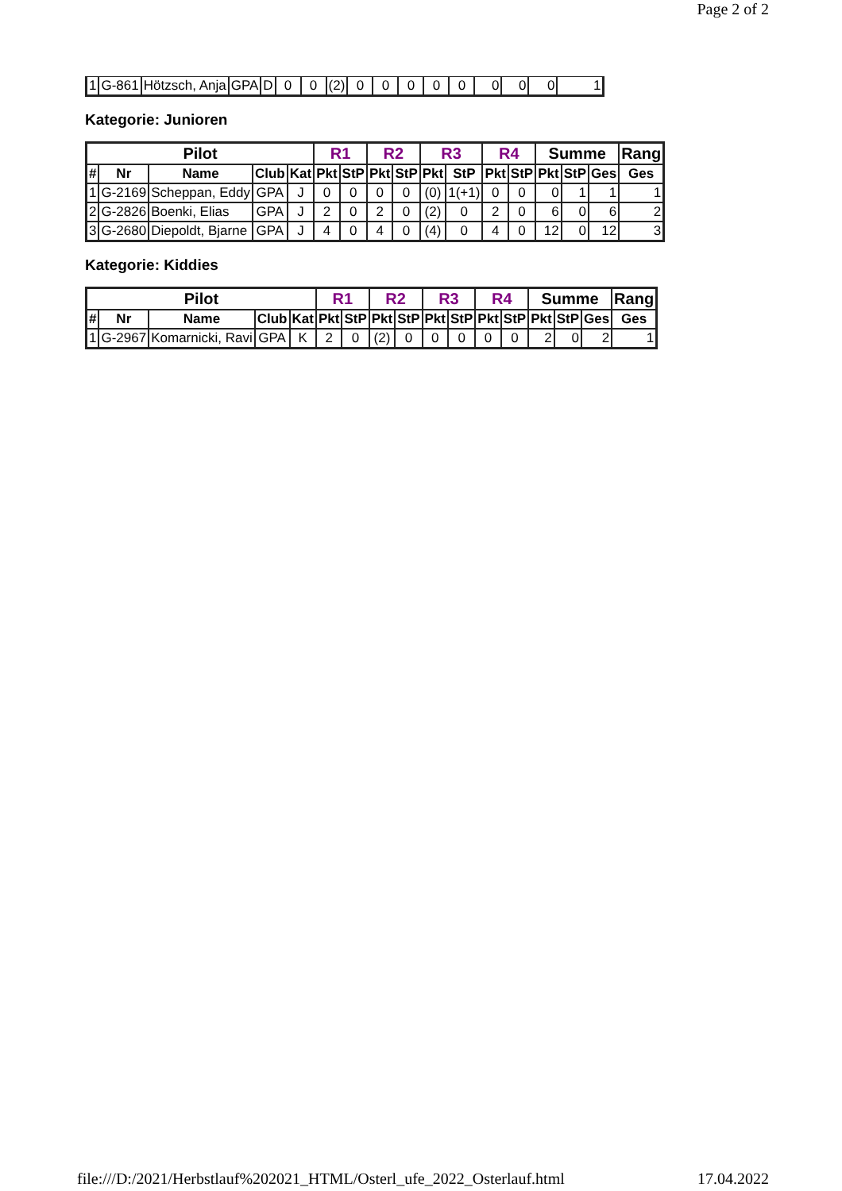Page 2 of 2
| 1 | G-861 | Hötzsch, Anja | GPA | D | 0 | 0 | (2) | 0 | 0 | 0 | 0 | 0 | 0 | 0 | 0 | 1 |
Kategorie: Junioren
| Pilot | | | | | R1 | | R2 | | R3 | | R4 | | Summe | | | Rang |
| --- | --- | --- | --- | --- | --- | --- | --- | --- | --- | --- | --- | --- | --- | --- | --- | --- |
| # | Nr | Name | Club | Kat | Pkt | StP | Pkt | StP | Pkt | StP | Pkt | StP | Pkt | StP | Ges | Ges |
| 1 | G-2169 | Scheppan, Eddy | GPA | J | 0 | 0 | 0 | 0 | (0) | 1(+1) | 0 | 0 | 0 | 1 | 1 | 1 |
| 2 | G-2826 | Boenki, Elias | GPA | J | 2 | 0 | 2 | 0 | (2) | 0 | 2 | 0 | 6 | 0 | 6 | 2 |
| 3 | G-2680 | Diepoldt, Bjarne | GPA | J | 4 | 0 | 4 | 0 | (4) | 0 | 4 | 0 | 12 | 0 | 12 | 3 |
Kategorie: Kiddies
| Pilot | | | | | R1 | | R2 | | R3 | | R4 | | Summe | | | Rang |
| --- | --- | --- | --- | --- | --- | --- | --- | --- | --- | --- | --- | --- | --- | --- | --- | --- |
| # | Nr | Name | Club | Kat | Pkt | StP | Pkt | StP | Pkt | StP | Pkt | StP | Pkt | StP | Ges | Ges |
| 1 | G-2967 | Komarnicki, Ravi | GPA | K | 2 | 0 | (2) | 0 | 0 | 0 | 0 | 0 | 2 | 0 | 2 | 1 |
file:///D:/2021/Herbstlauf%202021_HTML/Osterl_ufe_2022_Osterlauf.html 17.04.2022